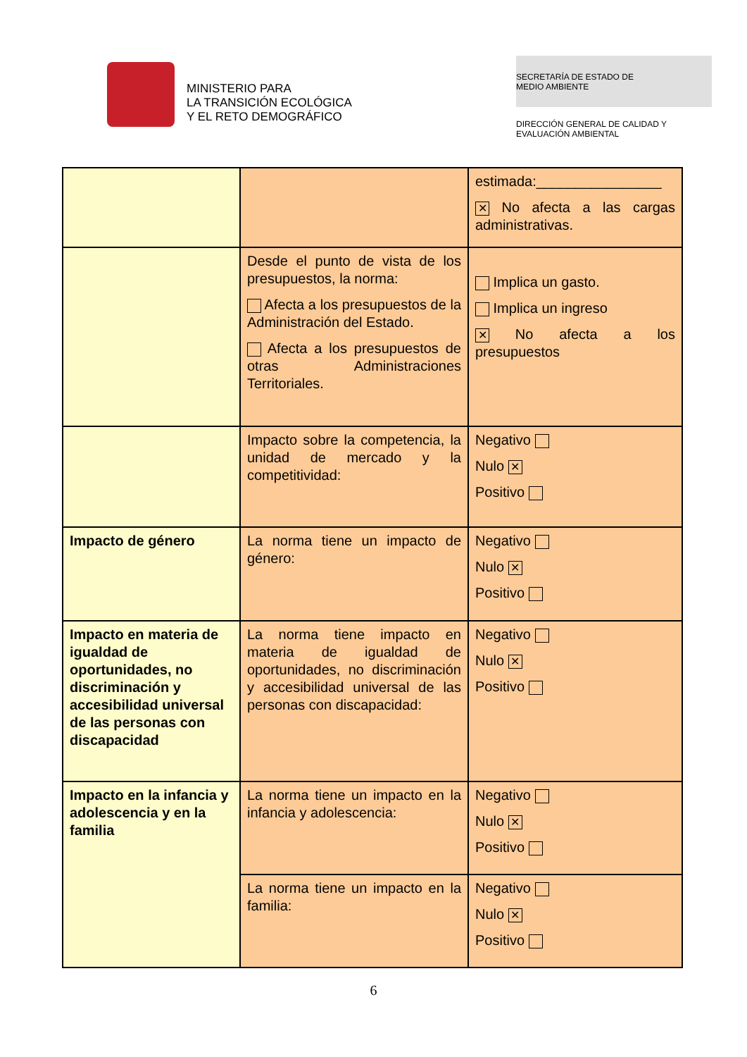MINISTERIO PARA
LA TRANSICIÓN ECOLÓGICA
Y EL RETO DEMOGRÁFICO
SECRETARÍA DE ESTADO DE
MEDIO AMBIENTE
DIRECCIÓN GENERAL DE CALIDAD Y
EVALUACIÓN AMBIENTAL
| | | estimada:________________ ✕ No afecta a las cargas administrativas. |
| | Desde el punto de vista de los presupuestos, la norma: Afecta a los presupuestos de la Administración del Estado. Afecta a los presupuestos de otras Administraciones Territoriales. | Implica un gasto. Implica un ingreso ✕ No afecta a los presupuestos |
| | Impacto sobre la competencia, la unidad de mercado y la competitividad: | Negativo Nulo ✕ Positivo |
| Impacto de género | La norma tiene un impacto de género: | Negativo Nulo ✕ Positivo |
| Impacto en materia de igualdad de oportunidades, no discriminación y accesibilidad universal de las personas con discapacidad | La norma tiene impacto en materia de igualdad de oportunidades, no discriminación y accesibilidad universal de las personas con discapacidad: | Negativo Nulo ✕ Positivo |
| Impacto en la infancia y adolescencia y en la familia | La norma tiene un impacto en la infancia y adolescencia: | Negativo Nulo ✕ Positivo |
| | La norma tiene un impacto en la familia: | Negativo Nulo ✕ Positivo |
6